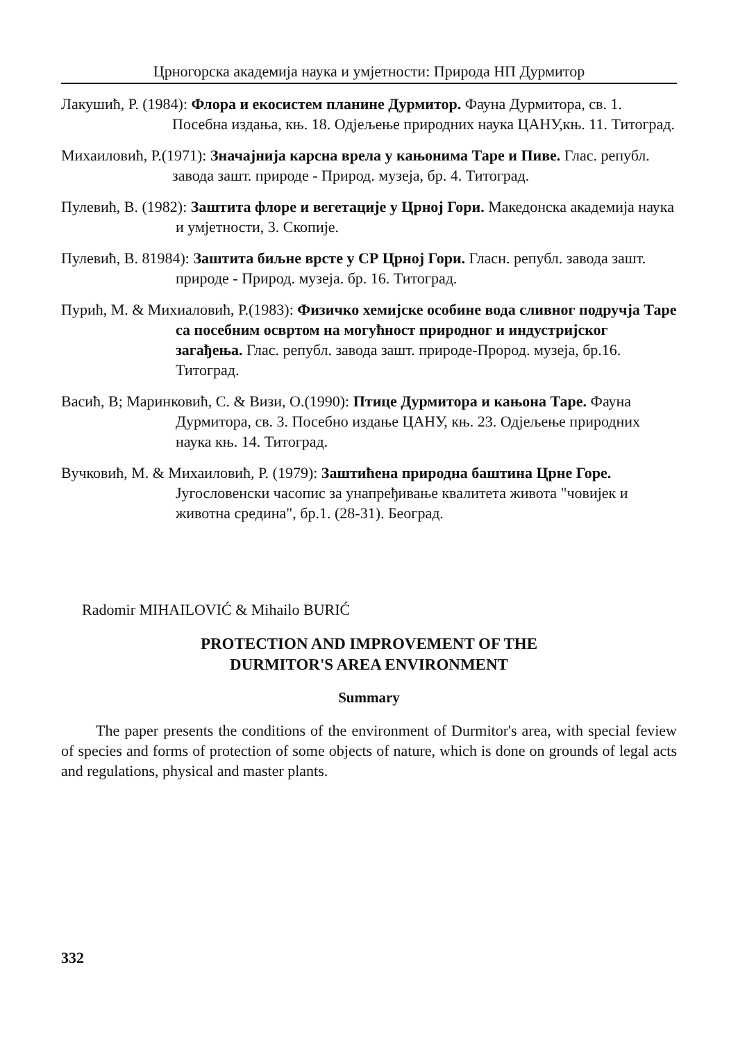Црногорска академија наука и умјетности: Природа НП Дурмитор
Лакушић, Р. (1984): Флора и екосистем планине Дурмитор. Фауна Дурмитора, св. 1. Посебна издања, књ. 18. Одјељење природних наука ЦАНУ,књ. 11. Титоград.
Михаиловић, Р.(1971): Значајнија карсна врела у кањонима Таре и Пиве. Глас. републ. завода зашт. природе - Природ. музеја, бр. 4. Титоград.
Пулевић, В. (1982): Заштита флоре и вегетације у Црној Гори. Македонска академија наука и умјетности, 3. Скопије.
Пулевић, В. 81984): Заштита биљне врсте у СР Црној Гори. Гласн. републ. завода зашт. природе - Природ. музеја. бр. 16. Титоград.
Пурић, М. & Михиаловић, Р.(1983): Физичко хемијске особине вода сливног подручја Таре са посебним освртом на могућност природног и индустријског загађења. Глас. републ. завода зашт. природе-Прород. музеја, бр.16. Титоград.
Васић, В; Маринковић, С. & Визи, О.(1990): Птице Дурмитора и кањона Таре. Фауна Дурмитора, св. 3. Посебно издање ЦАНУ, књ. 23. Одјељење природних наука књ. 14. Титоград.
Вучковић, М. & Михаиловић, Р. (1979): Заштићена природна баштина Црне Горе. Југословенски часопис за унапређивање квалитета живота "човијек и животна средина", бр.1. (28-31). Београд.
Radomir MIHAILOVIĆ & Mihailo BURIĆ
PROTECTION AND IMPROVEMENT OF THE
DURMITOR'S AREA ENVIRONMENT
Summary
The paper presents the conditions of the environment of Durmitor's area, with special feview of species and forms of protection of some objects of nature, which is done on grounds of legal acts and regulations, physical and master plants.
332